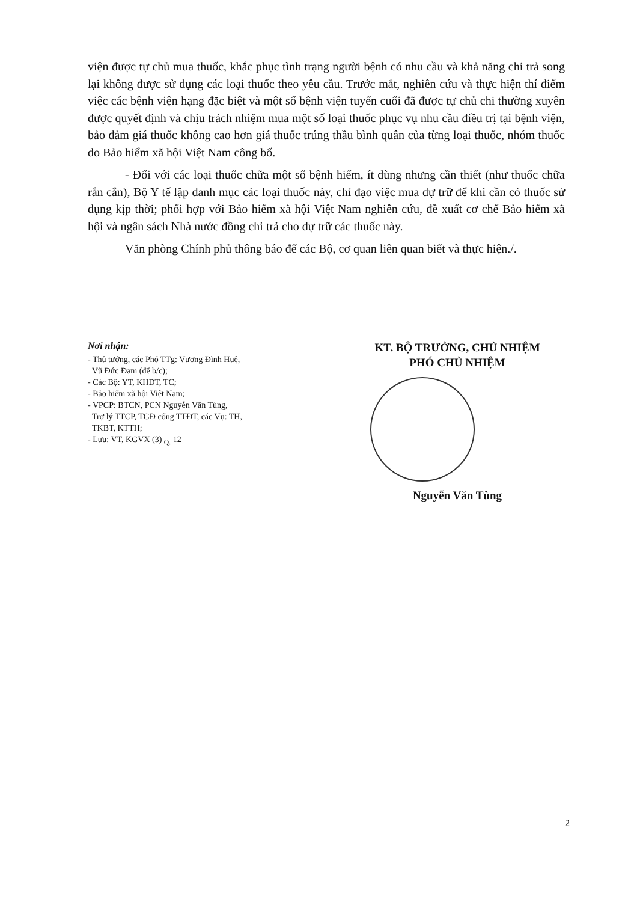viện được tự chủ mua thuốc, khắc phục tình trạng người bệnh có nhu cầu và khả năng chi trả song lại không được sử dụng các loại thuốc theo yêu cầu. Trước mắt, nghiên cứu và thực hiện thí điểm việc các bệnh viện hạng đặc biệt và một số bệnh viện tuyến cuối đã được tự chủ chi thường xuyên được quyết định và chịu trách nhiệm mua một số loại thuốc phục vụ nhu cầu điều trị tại bệnh viện, bảo đảm giá thuốc không cao hơn giá thuốc trúng thầu bình quân của từng loại thuốc, nhóm thuốc do Bảo hiểm xã hội Việt Nam công bố.
- Đối với các loại thuốc chữa một số bệnh hiếm, ít dùng nhưng cần thiết (như thuốc chữa rắn cắn), Bộ Y tế lập danh mục các loại thuốc này, chỉ đạo việc mua dự trữ để khi cần có thuốc sử dụng kịp thời; phối hợp với Bảo hiểm xã hội Việt Nam nghiên cứu, đề xuất cơ chế Bảo hiểm xã hội và ngân sách Nhà nước đồng chi trả cho dự trữ các thuốc này.
Văn phòng Chính phủ thông báo để các Bộ, cơ quan liên quan biết và thực hiện./.
Nơi nhận:
- Thủ tướng, các Phó TTg: Vương Đình Huệ,
Vũ Đức Đam (để b/c);
- Các Bộ: YT, KHĐT, TC;
- Bảo hiểm xã hội Việt Nam;
- VPCP: BTCN, PCN Nguyễn Văn Tùng,
Trợ lý TTCP, TGĐ cổng TTĐT, các Vụ: TH,
TKBT, KTTH;
- Lưu: VT, KGVX (3) <sub>Q.</sub> 12
KT. BỘ TRƯỞNG, CHỦ NHIỆM
PHÓ CHỦ NHIỆM
Nguyễn Văn Tùng
2